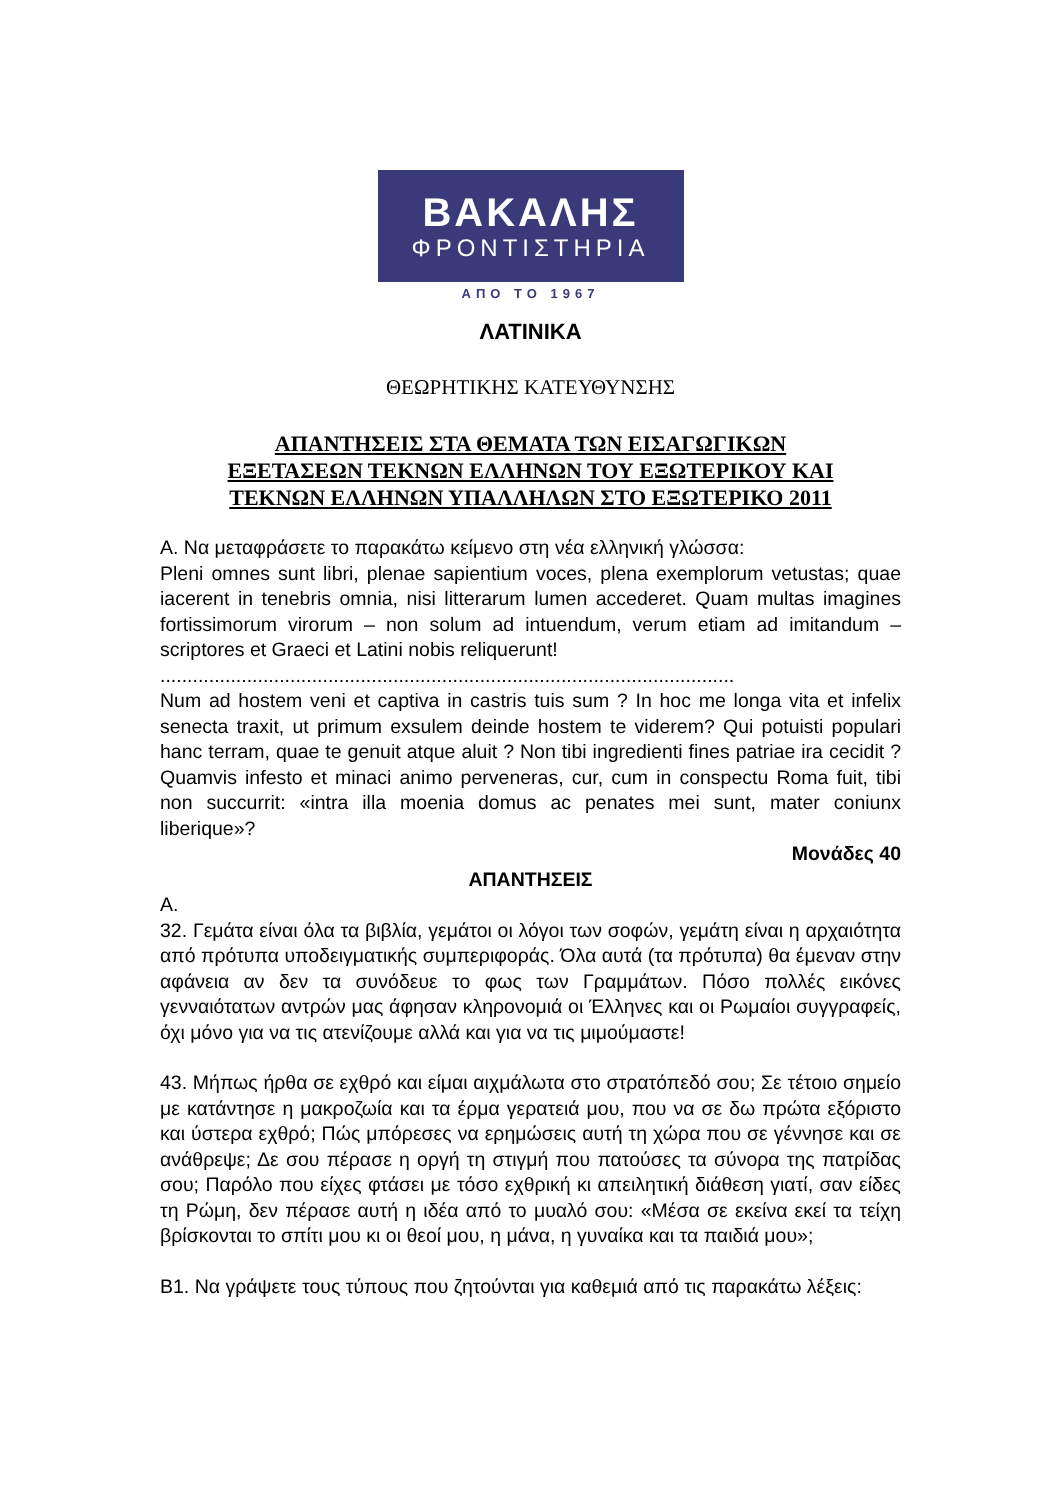ΒΑΚΑΛΗΣ
ΦΡΟΝΤΙΣΤΗΡΙΑ
ΑΠΟ ΤΟ 1967
ΛΑΤΙΝΙΚΑ
ΘΕΩΡΗΤΙΚΗΣ ΚΑΤΕΥΘΥΝΣΗΣ
ΑΠΑΝΤΗΣΕΙΣ ΣΤΑ ΘΕΜΑΤΑ ΤΩΝ ΕΙΣΑΓΩΓΙΚΩΝ
ΕΞΕΤΑΣΕΩΝ ΤΕΚΝΩΝ ΕΛΛΗΝΩΝ ΤΟΥ ΕΞΩΤΕΡΙΚΟΥ ΚΑΙ
ΤΕΚΝΩΝ ΕΛΛΗΝΩΝ ΥΠΑΛΛΗΛΩΝ ΣΤΟ ΕΞΩΤΕΡΙΚΟ 2011
Α. Να μεταφράσετε το παρακάτω κείμενο στη νέα ελληνική γλώσσα:
Pleni omnes sunt libri, plenae sapientium voces, plena exemplorum vetustas; quae iacerent in tenebris omnia, nisi litterarum lumen accederet. Quam multas imagines fortissimorum virorum – non solum ad intuendum, verum etiam ad imitandum – scriptores et Graeci et Latini nobis reliquerunt!
..........................................................................................................
Num ad hostem veni et captiva in castris tuis sum ? In hoc me longa vita et infelix senecta traxit, ut primum exsulem deinde hostem te viderem? Qui potuisti populari hanc terram, quae te genuit atque aluit ? Non tibi ingredienti fines patriae ira cecidit ? Quamvis infesto et minaci animo perveneras, cur, cum in conspectu Roma fuit, tibi non succurrit: «intra illa moenia domus ac penates mei sunt, mater coniunx liberique»?
Μονάδες 40
ΑΠΑΝΤΗΣΕΙΣ
Α.
32. Γεμάτα είναι όλα τα βιβλία, γεμάτοι οι λόγοι των σοφών, γεμάτη είναι η αρχαιότητα από πρότυπα υποδειγματικής συμπεριφοράς. Όλα αυτά (τα πρότυπα) θα έμεναν στην αφάνεια αν δεν τα συνόδευε το φως των Γραμμάτων. Πόσο πολλές εικόνες γενναιότατων αντρών μας άφησαν κληρονομιά οι Έλληνες και οι Ρωμαίοι συγγραφείς, όχι μόνο για να τις ατενίζουμε αλλά και για να τις μιμούμαστε!
43. Μήπως ήρθα σε εχθρό και είμαι αιχμάλωτα στο στρατόπεδό σου; Σε τέτοιο σημείο με κατάντησε η μακροζωία και τα έρμα γερατειά μου, που να σε δω πρώτα εξόριστο και ύστερα εχθρό; Πώς μπόρεσες να ερημώσεις αυτή τη χώρα που σε γέννησε και σε ανάθρεψε; Δε σου πέρασε η οργή τη στιγμή που πατούσες τα σύνορα της πατρίδας σου; Παρόλο που είχες φτάσει με τόσο εχθρική κι απειλητική διάθεση γιατί, σαν είδες τη Ρώμη, δεν πέρασε αυτή η ιδέα από το μυαλό σου: «Μέσα σε εκείνα εκεί τα τείχη βρίσκονται το σπίτι μου κι οι θεοί μου, η μάνα, η γυναίκα και τα παιδιά μου»;
Β1. Να γράψετε τους τύπους που ζητούνται για καθεμιά από τις παρακάτω λέξεις: